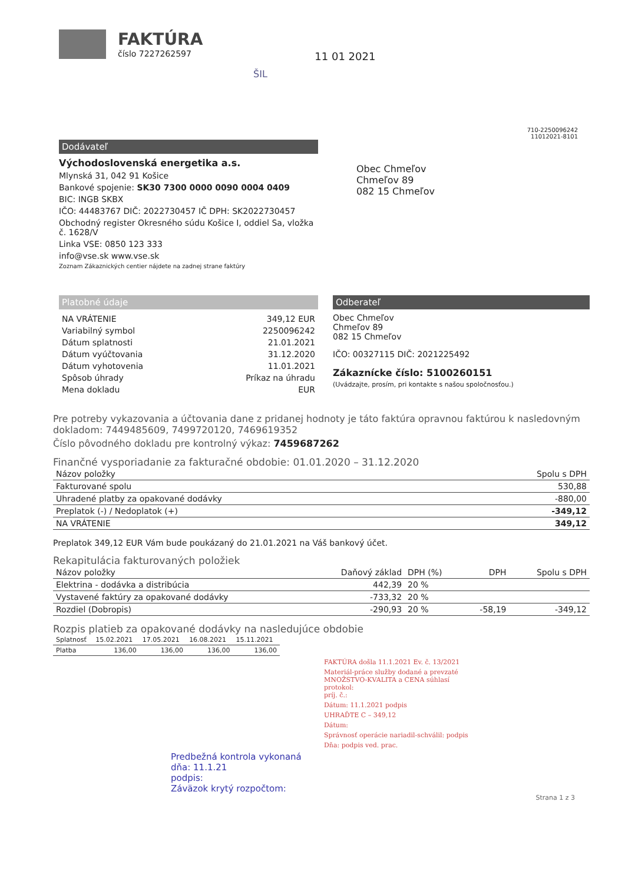FAKTÚRA
číslo 7227262597
11 01 2021
ŠIL
710-2250096242
11012021-8101
Dodávateľ
Východoslovenská energetika a.s.
Mlynská 31, 042 91 Košice
Bankové spojenie: SK30 7300 0000 0090 0004 0409
BIC: INGB SKBX
IČO: 44483767 DIČ: 2022730457 IČ DPH: SK2022730457
Obchodný register Okresného súdu Košice I, oddiel Sa, vložka č. 1628/V
Linka VSE: 0850 123 333
info@vse.sk www.vse.sk
Zoznam Zákaznických centier nájdete na zadnej strane faktúry
Obec Chmeľov
Chmeľov 89
082 15 Chmeľov
Platobné údaje
| NA VRÁTENIE | 349,12 EUR |
| Variabilný symbol | 2250096242 |
| Dátum splatnosti | 21.01.2021 |
| Dátum vyúčtovania | 31.12.2020 |
| Dátum vyhotovenia | 11.01.2021 |
| Spôsob úhrady | Príkaz na úhradu |
| Mena dokladu | EUR |
Odberateľ
Obec Chmeľov
Chmeľov 89
082 15 Chmeľov
IČO: 00327115 DIČ: 2021225492
Zákaznícke číslo: 5100260151
(Uvádzajte, prosím, pri kontakte s našou spoločnosťou.)
Pre potreby vykazovania a účtovania dane z pridanej hodnoty je táto faktúra opravnou faktúrou k nasledovným dokladom: 7449485609, 7499720120, 7469619352
Číslo pôvodného dokladu pre kontrolný výkaz: 7459687262
Finančné vysporiadanie za fakturačné obdobie: 01.01.2020 – 31.12.2020
| Názov položky | Spolu s DPH |
| --- | --- |
| Fakturované spolu | 530,88 |
| Uhradené platby za opakované dodávky | -880,00 |
| Preplatok (-) / Nedoplatok (+) | -349,12 |
| NA VRÁTENIE | 349,12 |
Preplatok 349,12 EUR Vám bude poukázaný do 21.01.2021 na Váš bankový účet.
Rekapitulácia fakturovaných položiek
| Názov položky | Daňový základ | DPH (%) | DPH | Spolu s DPH |
| --- | --- | --- | --- | --- |
| Elektrina - dodávka a distribúcia | 442,39 | 20 % | | |
| Vystavené faktúry za opakované dodávky | -733,32 | 20 % | | |
| Rozdiel (Dobropis) | -290,93 | 20 % | -58,19 | -349,12 |
Rozpis platieb za opakované dodávky na nasledujúce obdobie
| Splatnosť | 15.02.2021 | 17.05.2021 | 16.08.2021 | 15.11.2021 |
| Platba | 136,00 | 136,00 | 136,00 | 136,00 |
FAKTÚRA došla 11.1.2021 Ev. č. 13/2021
Materiál-práce služby dodané a prevzaté
MNOŽSTVO-KVALITA a CENA súhlasí
protokol:
príj. č.:
Dátum: 11.1.2021 podpis
UHRAĎTE C – 349,12
Dátum:
Správnosť operácie nariadil-schválil: podpis
Dňa: podpis ved. prac.
Predbežná kontrola vykonaná
dňa: 11.1.21
podpis:
Záväzok krytý rozpočtom:
Strana 1 z 3